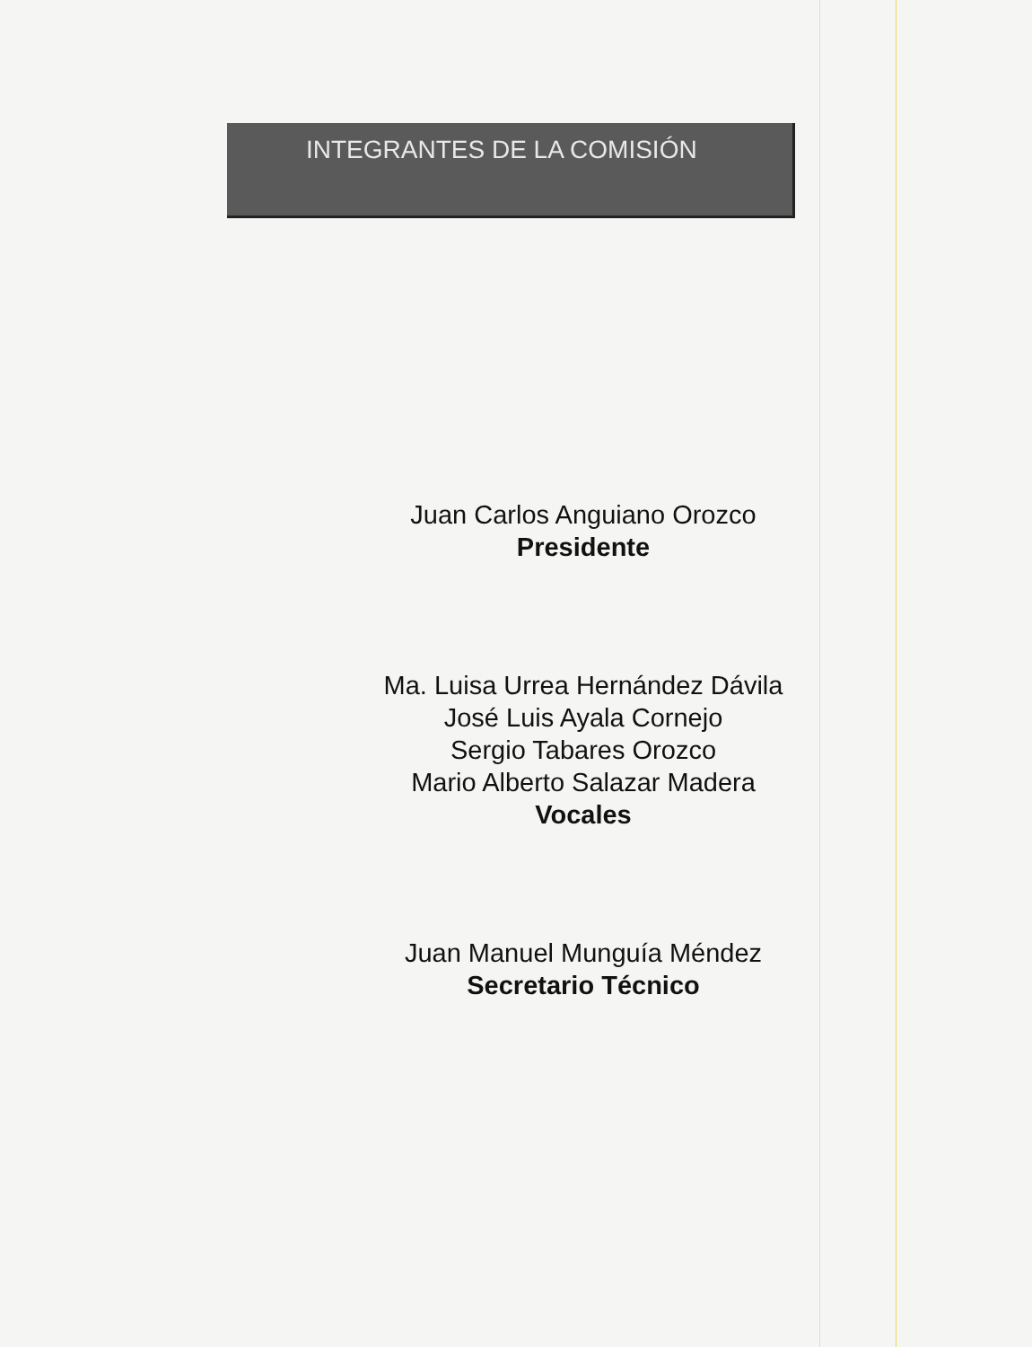INTEGRANTES DE LA COMISIÓN
Juan Carlos Anguiano Orozco
Presidente
Ma. Luisa Urrea Hernández Dávila
José Luis Ayala Cornejo
Sergio Tabares Orozco
Mario Alberto Salazar Madera
Vocales
Juan Manuel Munguía Méndez
Secretario Técnico